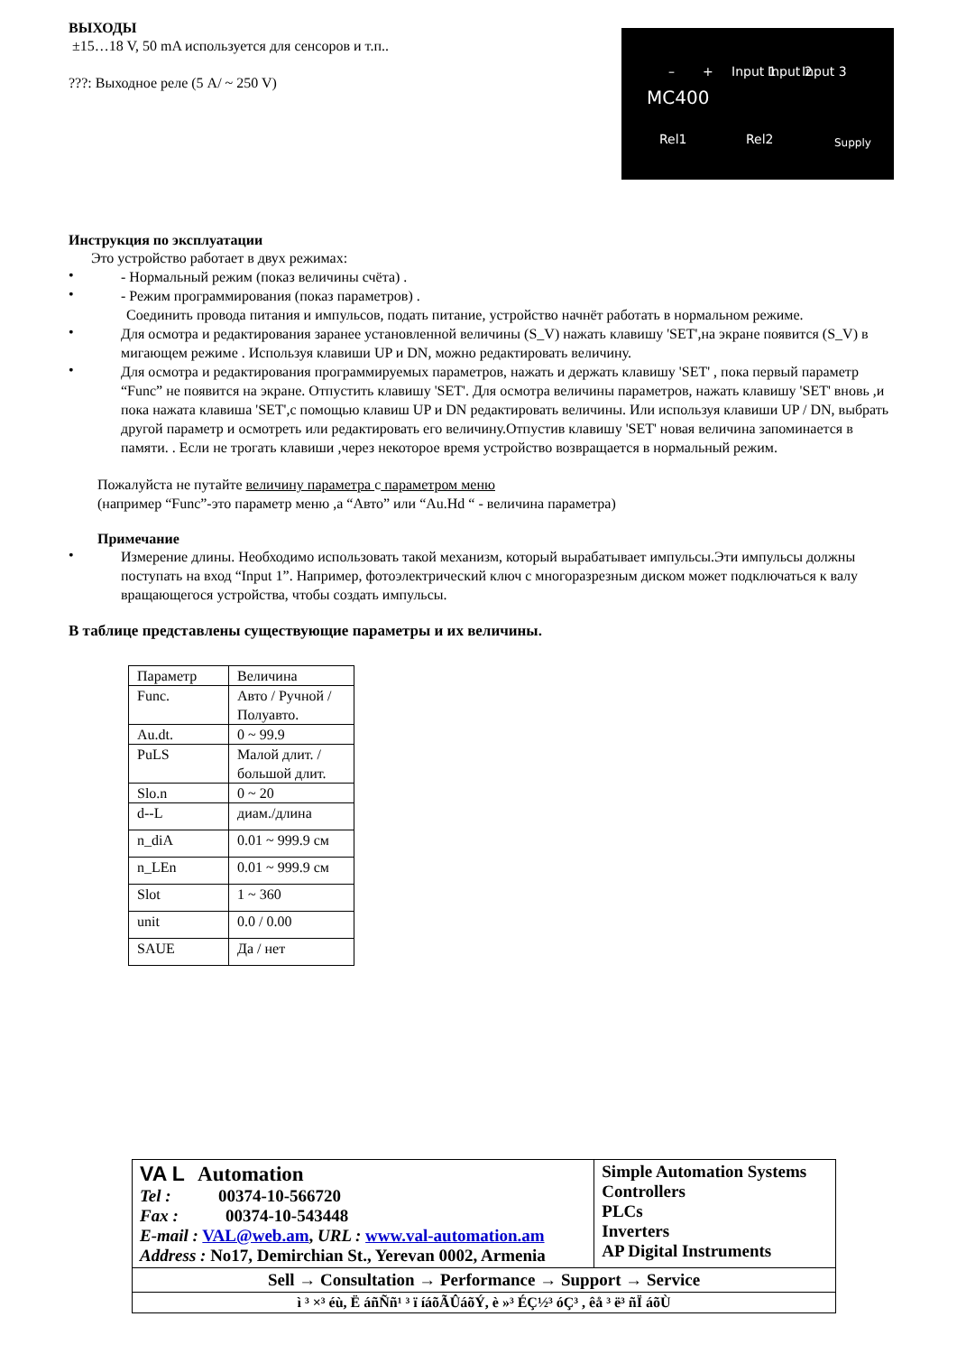ВЫХОДЫ
±15…18 V, 50 mA используется для сенсоров и т.п..
???: Выходное реле (5 A/ ~ 250 V)
MC400
– + Input 1 Input 2 Input 3
Rel1 Rel2 Supply
Инструкция по эксплуатации
Это устройство работает в двух режимах:
•
- Нормальный режим (показ величины счёта) .
•
- Режим программирования (показ параметров) .
Соединить провода питания и импульсов, подать питание, устройство начнёт работать в нормальном режиме.
•
Для осмотра и редактирования заранее установленной величины (S_V) нажать клавишу 'SET',на экране появится (S_V) в мигающем режиме . Используя клавиши UP и DN, можно редактировать величину.
•
Для осмотра и редактирования программируемых параметров, нажать и держать клавишу 'SET' , пока первый параметр “Func” не появится на экране. Отпустить клавишу 'SET'. Для осмотра величины параметров, нажать клавишу 'SET' вновь ,и пока нажата клавиша 'SET',с помощью клавиш UP и DN редактировать величины. Или используя клавиши UP / DN, выбрать другой параметр и осмотреть или редактировать его величину.Отпустив клавишу 'SET' новая величина запоминается в памяти. . Если не трогать клавиши ,через некоторое время устройство возвращается в нормальный режим.
Пожалуйста не путайте величину параметра с параметром меню
(например “Func”-это параметр меню ,а “Авто” или “Au.Hd “ - величина параметра)
Примечание
•
Измерение длины. Необходимо использовать такой механизм, который вырабатывает импульсы.Эти импульсы должны поступать на вход “Input 1”. Например, фотоэлектрический ключ с многоразрезным диском может подключаться к валу вращающегося устройства, чтобы создать импульсы.
В таблице представлены существующие параметры и их величины.
| Параметр | Величина |
| Func. | Авто / Ручной / Полуавто. |
| Au.dt. | 0 ~ 99.9 |
| PuLS | Малой длит. / большой длит. |
| Slo.n | 0 ~ 20 |
| d--L | диам./длина |
| n_diA | 0.01 ~ 999.9 см |
| n_LEn | 0.01 ~ 999.9 см |
| Slot | 1 ~ 360 |
| unit | 0.0 / 0.00 |
| SAUE | Да / нет |
| VA L Automation Tel : 00374-10-566720 Fax : 00374-10-543448 E-mail : VAL@web.am , URL : www.val-automation.am Address : No17, Demirchian St., Yerevan 0002, Armenia | Simple Automation Systems Controllers PLCs Inverters AP Digital Instruments |
| Sell → Consultation → Performance → Support → Service | |
| ì ³ ×³ éù, Ë áñÑñ¹ ³ ï íáõÃÛáõÝ, è »³ ÉÇ½³ óÇ³ , êå ³ ë³ ñÏ áõÙ | |